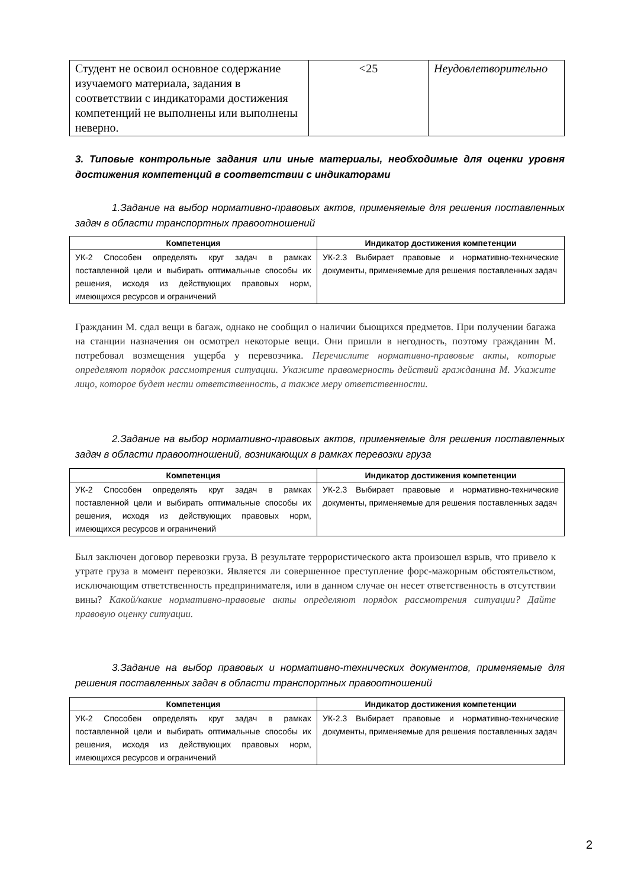| Студент не освоил основное содержание изучаемого материала, задания в соответствии с индикаторами достижения компетенций не выполнены или выполнены неверно. | <25 | Неудовлетворительно |
3. Типовые контрольные задания или иные материалы, необходимые для оценки уровня достижения компетенций в соответствии с индикаторами
1.Задание на выбор нормативно-правовых актов, применяемые для решения поставленных задач в области транспортных правоотношений
| Компетенция | Индикатор достижения компетенции |
| --- | --- |
| УК-2 Способен определять круг задач в рамках поставленной цели и выбирать оптимальные способы их решения, исходя из действующих правовых норм, имеющихся ресурсов и ограничений | УК-2.3 Выбирает правовые и нормативно-технические документы, применяемые для решения поставленных задач |
Гражданин М. сдал вещи в багаж, однако не сообщил о наличии бьющихся предметов. При получении багажа на станции назначения он осмотрел некоторые вещи. Они пришли в негодность, поэтому гражданин М. потребовал возмещения ущерба у перевозчика. Перечислите нормативно-правовые акты, которые определяют порядок рассмотрения ситуации. Укажите правомерность действий гражданина М. Укажите лицо, которое будет нести ответственность, а также меру ответственности.
2.Задание на выбор нормативно-правовых актов, применяемые для решения поставленных задач в области правоотношений, возникающих в рамках перевозки груза
| Компетенция | Индикатор достижения компетенции |
| --- | --- |
| УК-2 Способен определять круг задач в рамках поставленной цели и выбирать оптимальные способы их решения, исходя из действующих правовых норм, имеющихся ресурсов и ограничений | УК-2.3 Выбирает правовые и нормативно-технические документы, применяемые для решения поставленных задач |
Был заключен договор перевозки груза. В результате террористического акта произошел взрыв, что привело к утрате груза в момент перевозки. Является ли совершенное преступление форс-мажорным обстоятельством, исключающим ответственность предпринимателя, или в данном случае он несет ответственность в отсутствии вины? Какой/какие нормативно-правовые акты определяют порядок рассмотрения ситуации? Дайте правовую оценку ситуации.
3.Задание на выбор правовых и нормативно-технических документов, применяемые для решения поставленных задач в области транспортных правоотношений
| Компетенция | Индикатор достижения компетенции |
| --- | --- |
| УК-2 Способен определять круг задач в рамках поставленной цели и выбирать оптимальные способы их решения, исходя из действующих правовых норм, имеющихся ресурсов и ограничений | УК-2.3 Выбирает правовые и нормативно-технические документы, применяемые для решения поставленных задач |
2